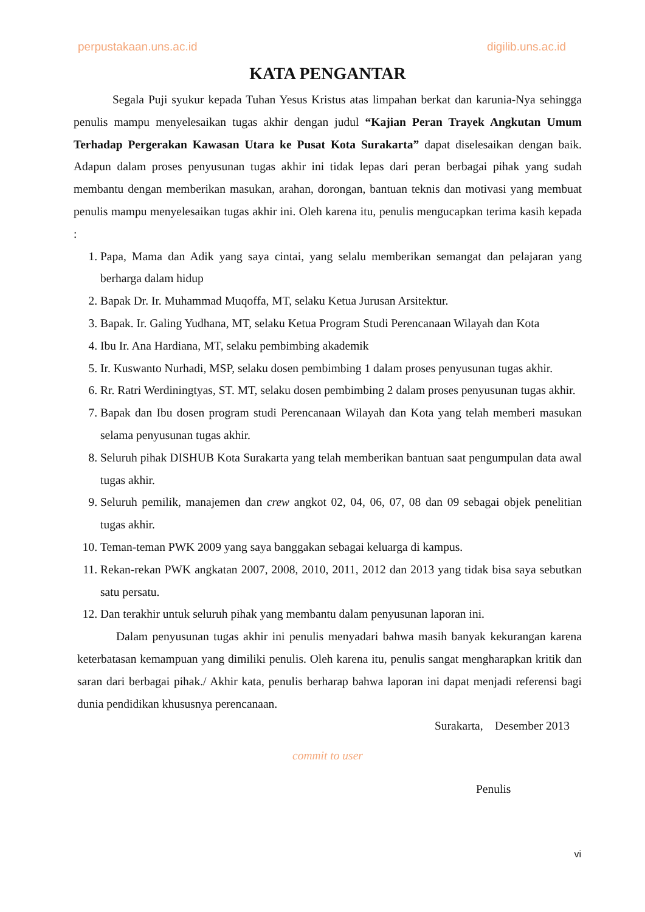perpustakaan.uns.ac.id digilib.uns.ac.id
KATA PENGANTAR
Segala Puji syukur kepada Tuhan Yesus Kristus atas limpahan berkat dan karunia-Nya sehingga penulis mampu menyelesaikan tugas akhir dengan judul “Kajian Peran Trayek Angkutan Umum Terhadap Pergerakan Kawasan Utara ke Pusat Kota Surakarta” dapat diselesaikan dengan baik. Adapun dalam proses penyusunan tugas akhir ini tidak lepas dari peran berbagai pihak yang sudah membantu dengan memberikan masukan, arahan, dorongan, bantuan teknis dan motivasi yang membuat penulis mampu menyelesaikan tugas akhir ini. Oleh karena itu, penulis mengucapkan terima kasih kepada :
1. Papa, Mama dan Adik yang saya cintai, yang selalu memberikan semangat dan pelajaran yang berharga dalam hidup
2. Bapak Dr. Ir. Muhammad Muqoffa, MT, selaku Ketua Jurusan Arsitektur.
3. Bapak. Ir. Galing Yudhana, MT, selaku Ketua Program Studi Perencanaan Wilayah dan Kota
4. Ibu Ir. Ana Hardiana, MT, selaku pembimbing akademik
5. Ir. Kuswanto Nurhadi, MSP, selaku dosen pembimbing 1 dalam proses penyusunan tugas akhir.
6. Rr. Ratri Werdiningtyas, ST. MT, selaku dosen pembimbing 2 dalam proses penyusunan tugas akhir.
7. Bapak dan Ibu dosen program studi Perencanaan Wilayah dan Kota yang telah memberi masukan selama penyusunan tugas akhir.
8. Seluruh pihak DISHUB Kota Surakarta yang telah memberikan bantuan saat pengumpulan data awal tugas akhir.
9. Seluruh pemilik, manajemen dan crew angkot 02, 04, 06, 07, 08 dan 09 sebagai objek penelitian tugas akhir.
10. Teman-teman PWK 2009 yang saya banggakan sebagai keluarga di kampus.
11. Rekan-rekan PWK angkatan 2007, 2008, 2010, 2011, 2012 dan 2013 yang tidak bisa saya sebutkan satu persatu.
12. Dan terakhir untuk seluruh pihak yang membantu dalam penyusunan laporan ini.
Dalam penyusunan tugas akhir ini penulis menyadari bahwa masih banyak kekurangan karena keterbatasan kemampuan yang dimiliki penulis. Oleh karena itu, penulis sangat mengharapkan kritik dan saran dari berbagai pihak./ Akhir kata, penulis berharap bahwa laporan ini dapat menjadi referensi bagi dunia pendidikan khususnya perencanaan.
Surakarta, Desember 2013
commit to user
Penulis
vi